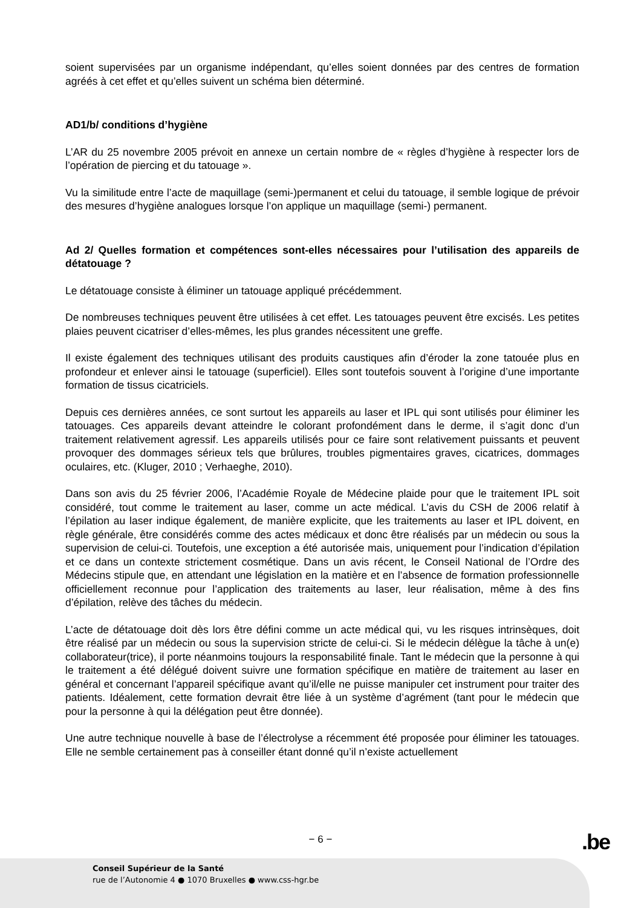soient supervisées par un organisme indépendant, qu’elles soient données par des centres de formation agréés à cet effet et qu’elles suivent un schéma bien déterminé.
AD1/b/ conditions d’hygiène
L’AR du 25 novembre 2005 prévoit en annexe un certain nombre de « règles d’hygiène à respecter lors de l’opération de piercing et du tatouage ».
Vu la similitude entre l’acte de maquillage (semi-)permanent et celui du tatouage, il semble logique de prévoir des mesures d’hygiène analogues lorsque l’on applique un maquillage (semi-) permanent.
Ad 2/ Quelles formation et compétences sont-elles nécessaires pour l’utilisation des appareils de détatouage ?
Le détatouage consiste à éliminer un tatouage appliqué précédemment.
De nombreuses techniques peuvent être utilisées à cet effet. Les tatouages peuvent être excisés. Les petites plaies peuvent cicatriser d’elles-mêmes, les plus grandes nécessitent une greffe.
Il existe également des techniques utilisant des produits caustiques afin d’éroder la zone tatouée plus en profondeur et enlever ainsi le tatouage (superficiel). Elles sont toutefois souvent à l’origine d’une importante formation de tissus cicatriciels.
Depuis ces dernières années, ce sont surtout les appareils au laser et IPL qui sont utilisés pour éliminer les tatouages. Ces appareils devant atteindre le colorant profondément dans le derme, il s’agit donc d’un traitement relativement agressif. Les appareils utilisés pour ce faire sont relativement puissants et peuvent provoquer des dommages sérieux tels que brûlures, troubles pigmentaires graves, cicatrices, dommages oculaires, etc. (Kluger, 2010 ; Verhaeghe, 2010).
Dans son avis du 25 février 2006, l’Académie Royale de Médecine plaide pour que le traitement IPL soit considéré, tout comme le traitement au laser, comme un acte médical. L’avis du CSH de 2006 relatif à l’épilation au laser indique également, de manière explicite, que les traitements au laser et IPL doivent, en règle générale, être considérés comme des actes médicaux et donc être réalisés par un médecin ou sous la supervision de celui-ci. Toutefois, une exception a été autorisée mais, uniquement pour l’indication d’épilation et ce dans un contexte strictement cosmétique. Dans un avis récent, le Conseil National de l’Ordre des Médecins stipule que, en attendant une législation en la matière et en l’absence de formation professionnelle officiellement reconnue pour l’application des traitements au laser, leur réalisation, même à des fins d’épilation, relève des tâches du médecin.
L’acte de détatouage doit dès lors être défini comme un acte médical qui, vu les risques intrinsèques, doit être réalisé par un médecin ou sous la supervision stricte de celui-ci. Si le médecin délègue la tâche à un(e) collaborateur(trice), il porte néanmoins toujours la responsabilité finale. Tant le médecin que la personne à qui le traitement a été délégué doivent suivre une formation spécifique en matière de traitement au laser en général et concernant l’appareil spécifique avant qu’il/elle ne puisse manipuler cet instrument pour traiter des patients. Idéalement, cette formation devrait être liée à un système d’agrément (tant pour le médecin que pour la personne à qui la délégation peut être donnée).
Une autre technique nouvelle à base de l’électrolyse a récemment été proposée pour éliminer les tatouages. Elle ne semble certainement pas à conseiller étant donné qu’il n’existe actuellement
− 6 − .be
Conseil Supérieur de la Santé
rue de l’Autonomie 4 ● 1070 Bruxelles ● www.css-hgr.be